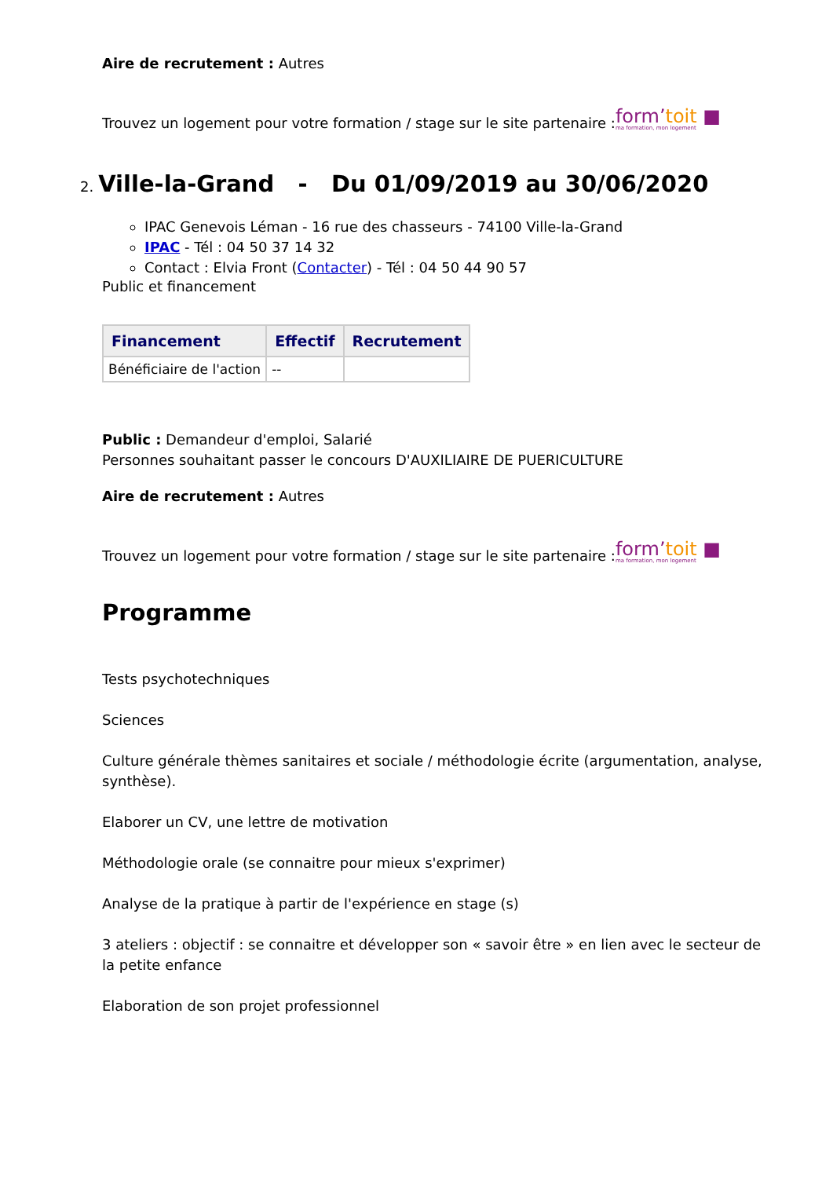Aire de recrutement : Autres
Trouvez un logement pour votre formation / stage sur le site partenaire :form’toit ■ ma formation, mon logement
2. Ville-la-Grand - Du 01/09/2019 au 30/06/2020
IPAC Genevois Léman - 16 rue des chasseurs - 74100 Ville-la-Grand
IPAC - Tél : 04 50 37 14 32
Contact : Elvia Front (Contacter) - Tél : 04 50 44 90 57
Public et financement
| Financement | Effectif | Recrutement |
| --- | --- | --- |
| Bénéficiaire de l'action | -- | |
Public : Demandeur d'emploi, Salarié
Personnes souhaitant passer le concours D'AUXILIAIRE DE PUERICULTURE
Aire de recrutement : Autres
Trouvez un logement pour votre formation / stage sur le site partenaire :form’toit ■ ma formation, mon logement
Programme
Tests psychotechniques
Sciences
Culture générale thèmes sanitaires et sociale / méthodologie écrite (argumentation, analyse, synthèse).
Elaborer un CV, une lettre de motivation
Méthodologie orale (se connaitre pour mieux s'exprimer)
Analyse de la pratique à partir de l'expérience en stage (s)
3 ateliers : objectif : se connaitre et développer son « savoir être » en lien avec le secteur de la petite enfance
Elaboration de son projet professionnel